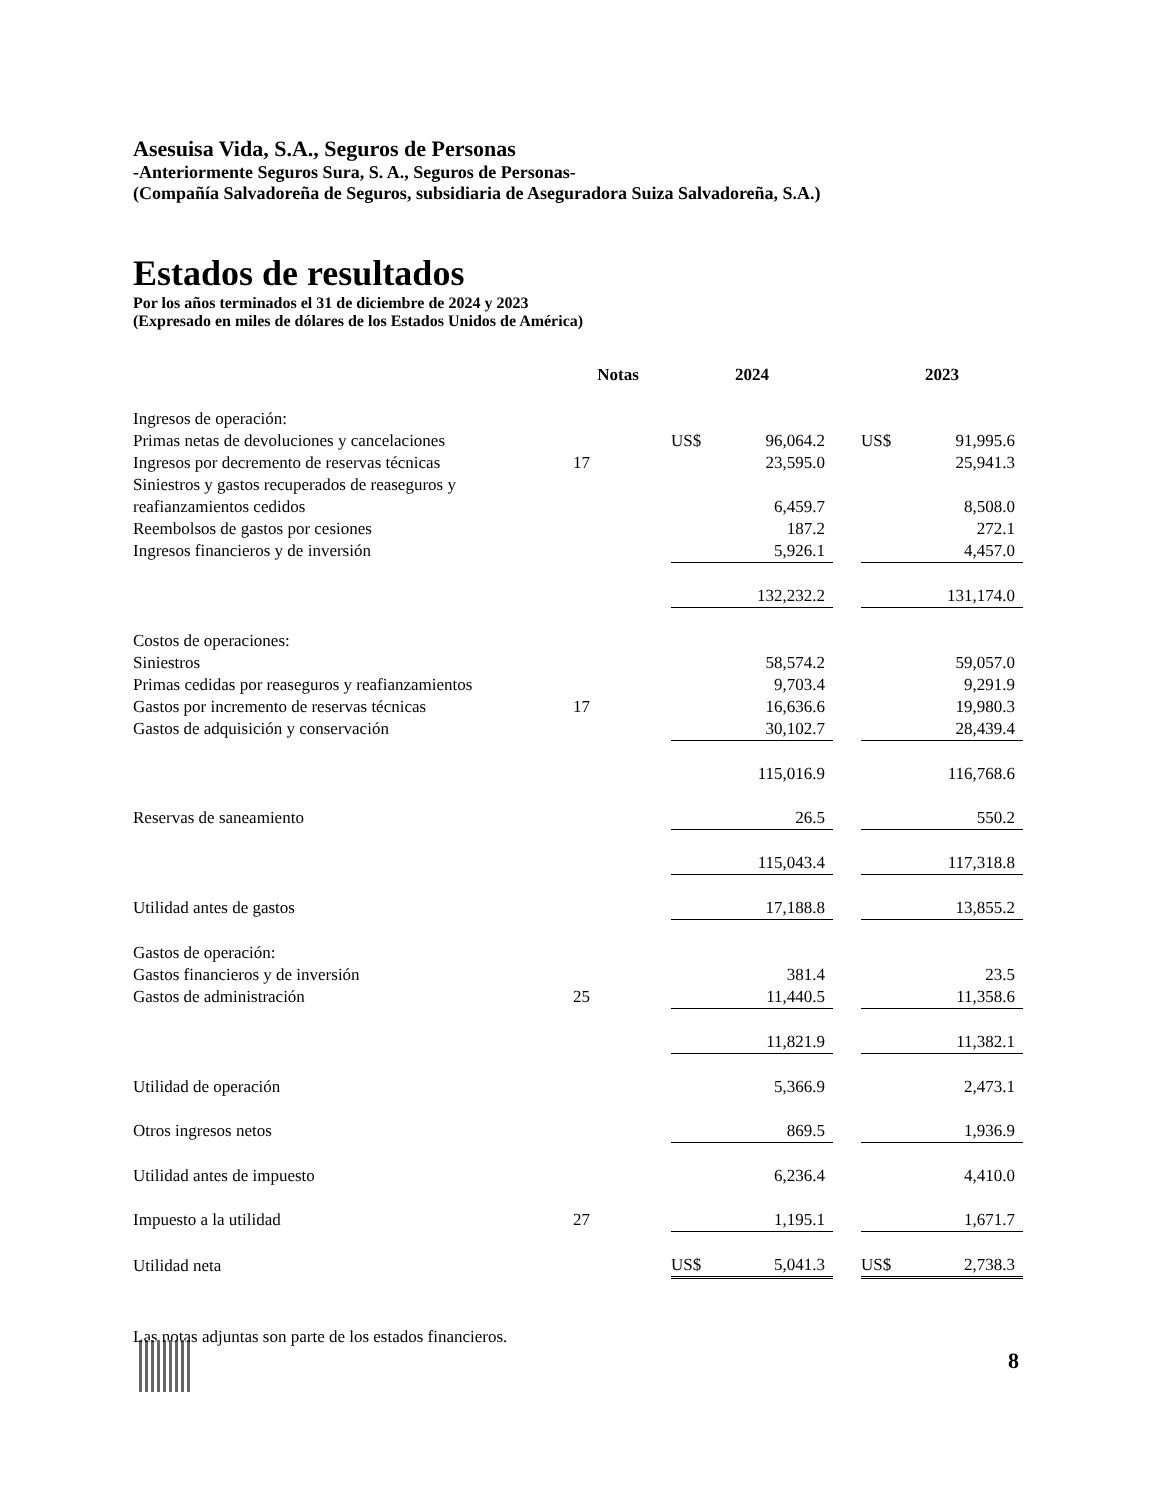Asesuisa Vida, S.A., Seguros de Personas
-Anteriormente Seguros Sura, S. A., Seguros de Personas-
(Compañía Salvadoreña de Seguros, subsidiaria de Aseguradora Suiza Salvadoreña, S.A.)
Estados de resultados
Por los años terminados el 31 de diciembre de 2024 y 2023
(Expresado en miles de dólares de los Estados Unidos de América)
| | Notas | | 2024 | | | 2023 | |
| Ingresos de operación: | | | | | | | |
| Primas netas de devoluciones y cancelaciones | | | US$ | 96,064.2 | | US$ | 91,995.6 |
| Ingresos por decremento de reservas técnicas | 17 | | | 23,595.0 | | | 25,941.3 |
| Siniestros y gastos recuperados de reaseguros y | | | | | | | |
| reafianzamientos cedidos | | | | 6,459.7 | | | 8,508.0 |
| Reembolsos de gastos por cesiones | | | | 187.2 | | | 272.1 |
| Ingresos financieros y de inversión | | | | 5,926.1 | | | 4,457.0 |
| | | | | 132,232.2 | | | 131,174.0 |
| Costos de operaciones: | | | | | | | |
| Siniestros | | | | 58,574.2 | | | 59,057.0 |
| Primas cedidas por reaseguros y reafianzamientos | | | | 9,703.4 | | | 9,291.9 |
| Gastos por incremento de reservas técnicas | 17 | | | 16,636.6 | | | 19,980.3 |
| Gastos de adquisición y conservación | | | | 30,102.7 | | | 28,439.4 |
| | | | | 115,016.9 | | | 116,768.6 |
| Reservas de saneamiento | | | | 26.5 | | | 550.2 |
| | | | | 115,043.4 | | | 117,318.8 |
| Utilidad antes de gastos | | | | 17,188.8 | | | 13,855.2 |
| Gastos de operación: | | | | | | | |
| Gastos financieros y de inversión | | | | 381.4 | | | 23.5 |
| Gastos de administración | 25 | | | 11,440.5 | | | 11,358.6 |
| | | | | 11,821.9 | | | 11,382.1 |
| Utilidad de operación | | | | 5,366.9 | | | 2,473.1 |
| Otros ingresos netos | | | | 869.5 | | | 1,936.9 |
| Utilidad antes de impuesto | | | | 6,236.4 | | | 4,410.0 |
| Impuesto a la utilidad | 27 | | | 1,195.1 | | | 1,671.7 |
| Utilidad neta | | | US$ | 5,041.3 | | US$ | 2,738.3 |
Las notas adjuntas son parte de los estados financieros.
8